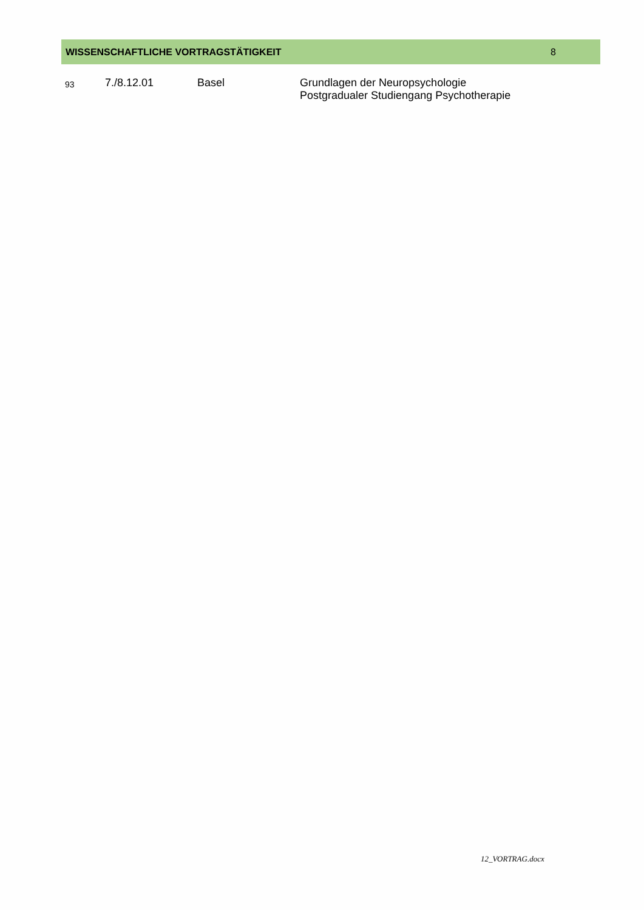WISSENSCHAFTLICHE VORTRAGSTÄTIGKEIT 8
93
7./8.12.01 Basel Grundlagen der Neuropsychologie
Postgradualer Studiengang Psychotherapie
12_VORTRAG.docx